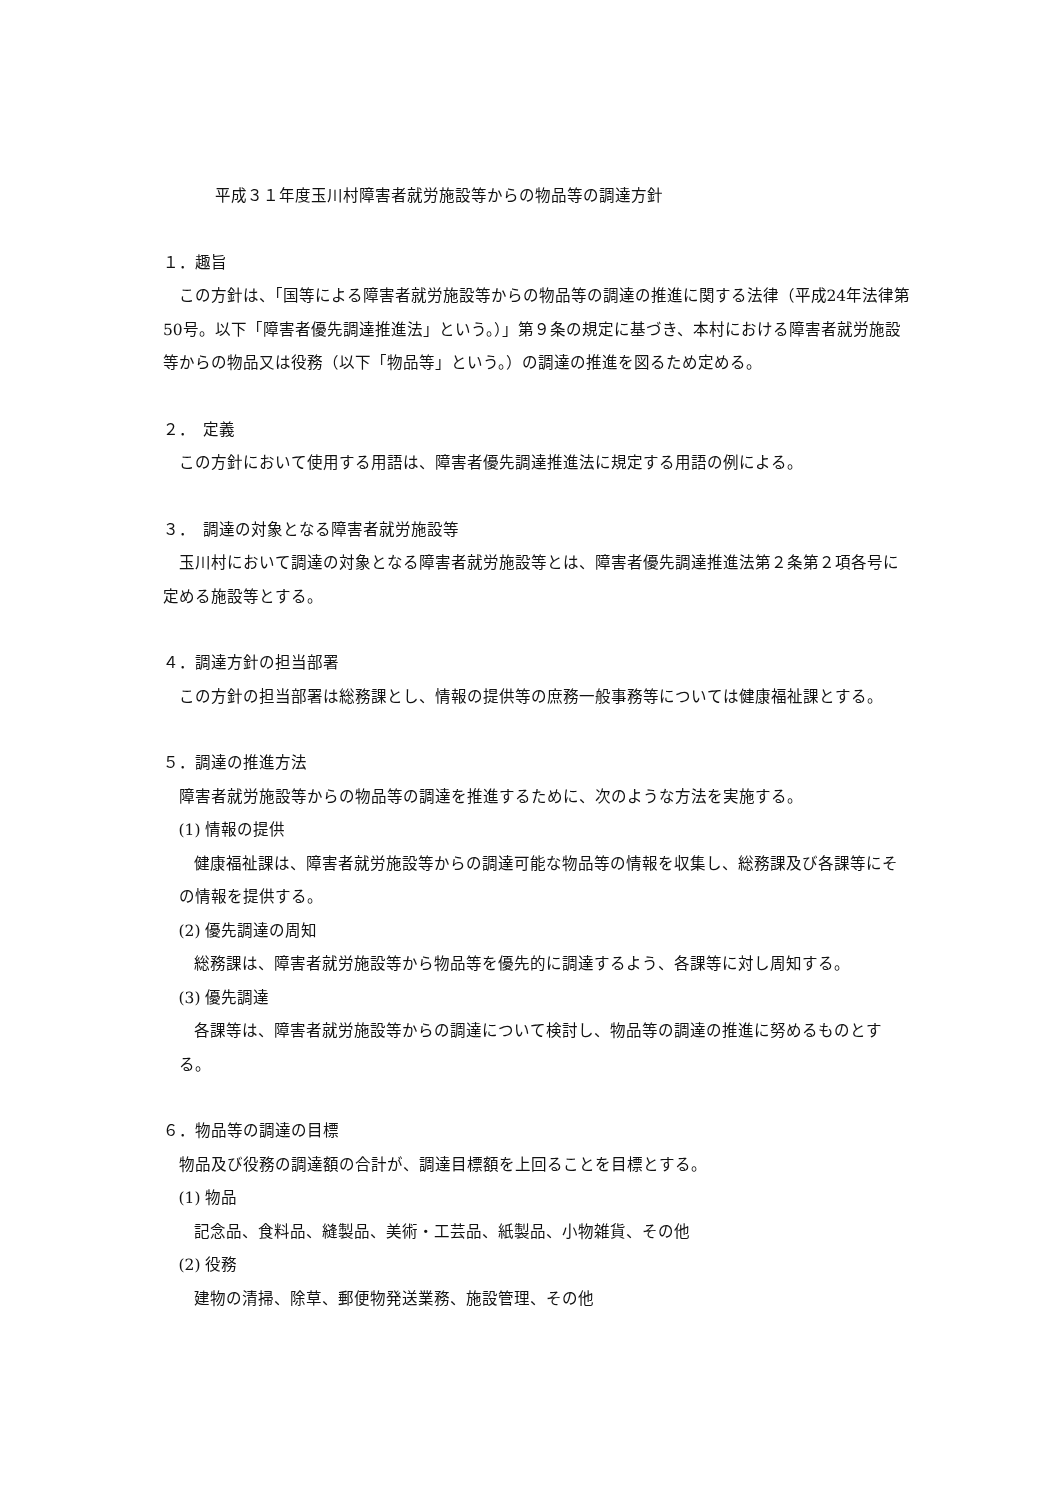平成３１年度玉川村障害者就労施設等からの物品等の調達方針
１．趣旨
この方針は、「国等による障害者就労施設等からの物品等の調達の推進に関する法律（平成24年法律第50号。以下「障害者優先調達推進法」という。）」第９条の規定に基づき、本村における障害者就労施設等からの物品又は役務（以下「物品等」という。）の調達の推進を図るため定める。
２．　定義
この方針において使用する用語は、障害者優先調達推進法に規定する用語の例による。
３．　調達の対象となる障害者就労施設等
玉川村において調達の対象となる障害者就労施設等とは、障害者優先調達推進法第２条第２項各号に定める施設等とする。
４．調達方針の担当部署
この方針の担当部署は総務課とし、情報の提供等の庶務一般事務等については健康福祉課とする。
５．調達の推進方法
障害者就労施設等からの物品等の調達を推進するために、次のような方法を実施する。
(1) 情報の提供
健康福祉課は、障害者就労施設等からの調達可能な物品等の情報を収集し、総務課及び各課等にその情報を提供する。
(2) 優先調達の周知
総務課は、障害者就労施設等から物品等を優先的に調達するよう、各課等に対し周知する。
(3) 優先調達
各課等は、障害者就労施設等からの調達について検討し、物品等の調達の推進に努めるものとする。
６．物品等の調達の目標
物品及び役務の調達額の合計が、調達目標額を上回ることを目標とする。
(1) 物品
記念品、食料品、縫製品、美術・工芸品、紙製品、小物雑貨、その他
(2) 役務
建物の清掃、除草、郵便物発送業務、施設管理、その他